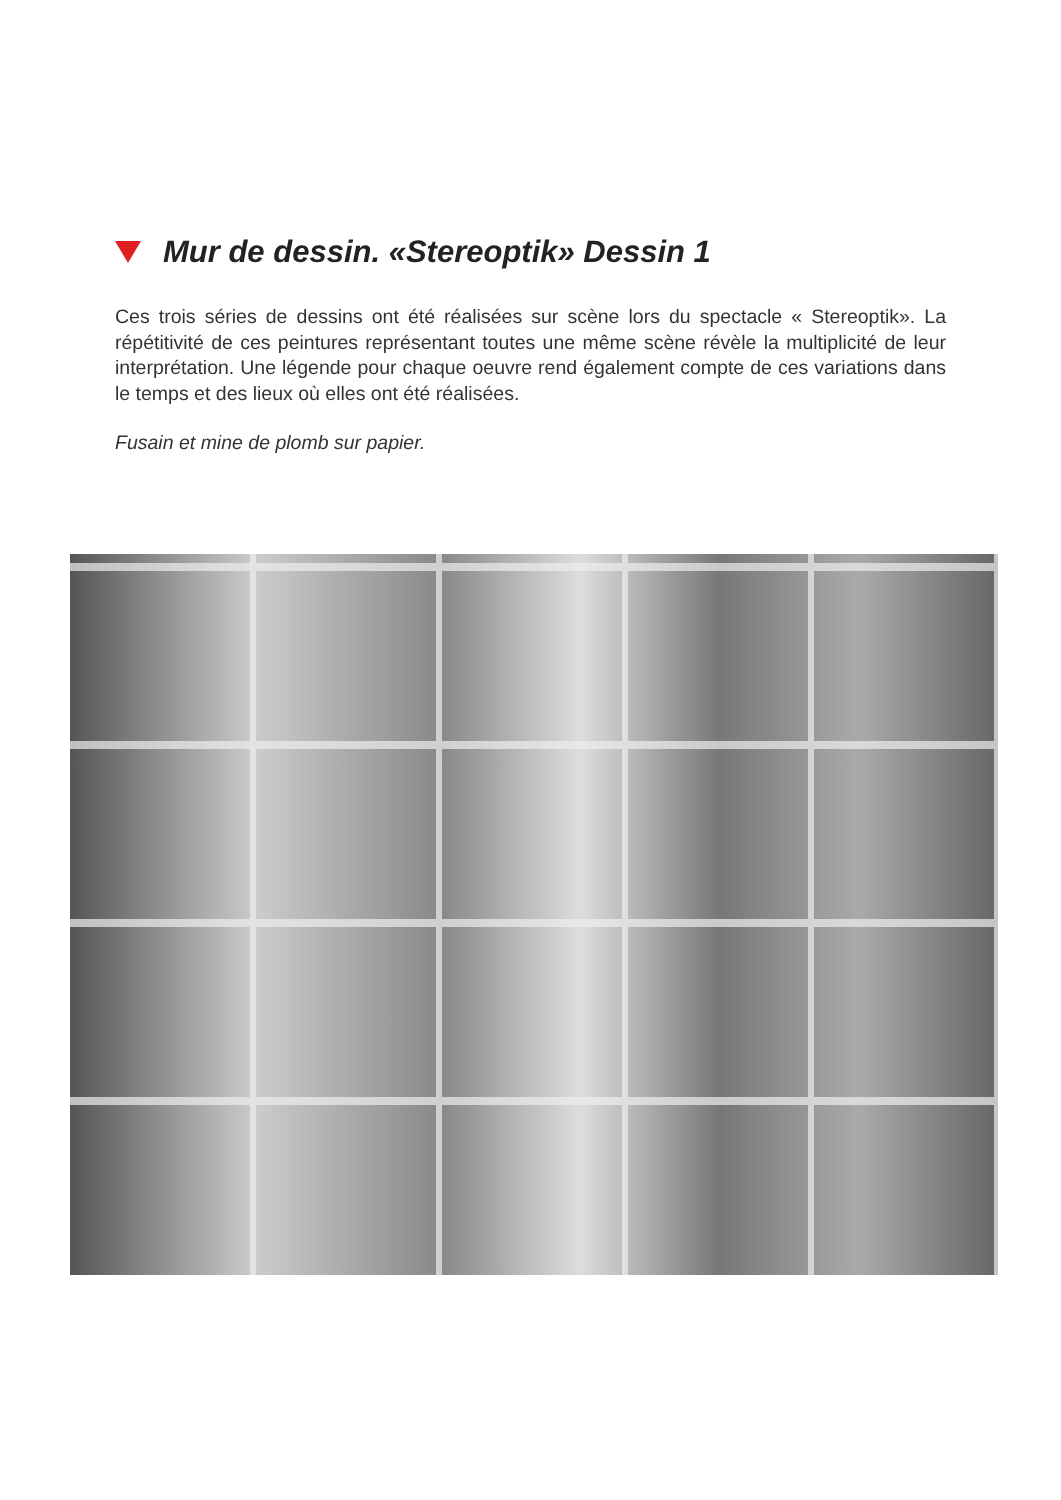Mur de dessin. «Stereoptik» Dessin 1
Ces trois séries de dessins ont été réalisées sur scène lors du spectacle « Stereoptik». La répétitivité de ces peintures représentant toutes une même scène révèle la multiplicité de leur interprétation. Une légende pour chaque oeuvre rend également compte de ces variations dans le temps et des lieux où elles ont été réalisées.
Fusain et mine de plomb sur papier.